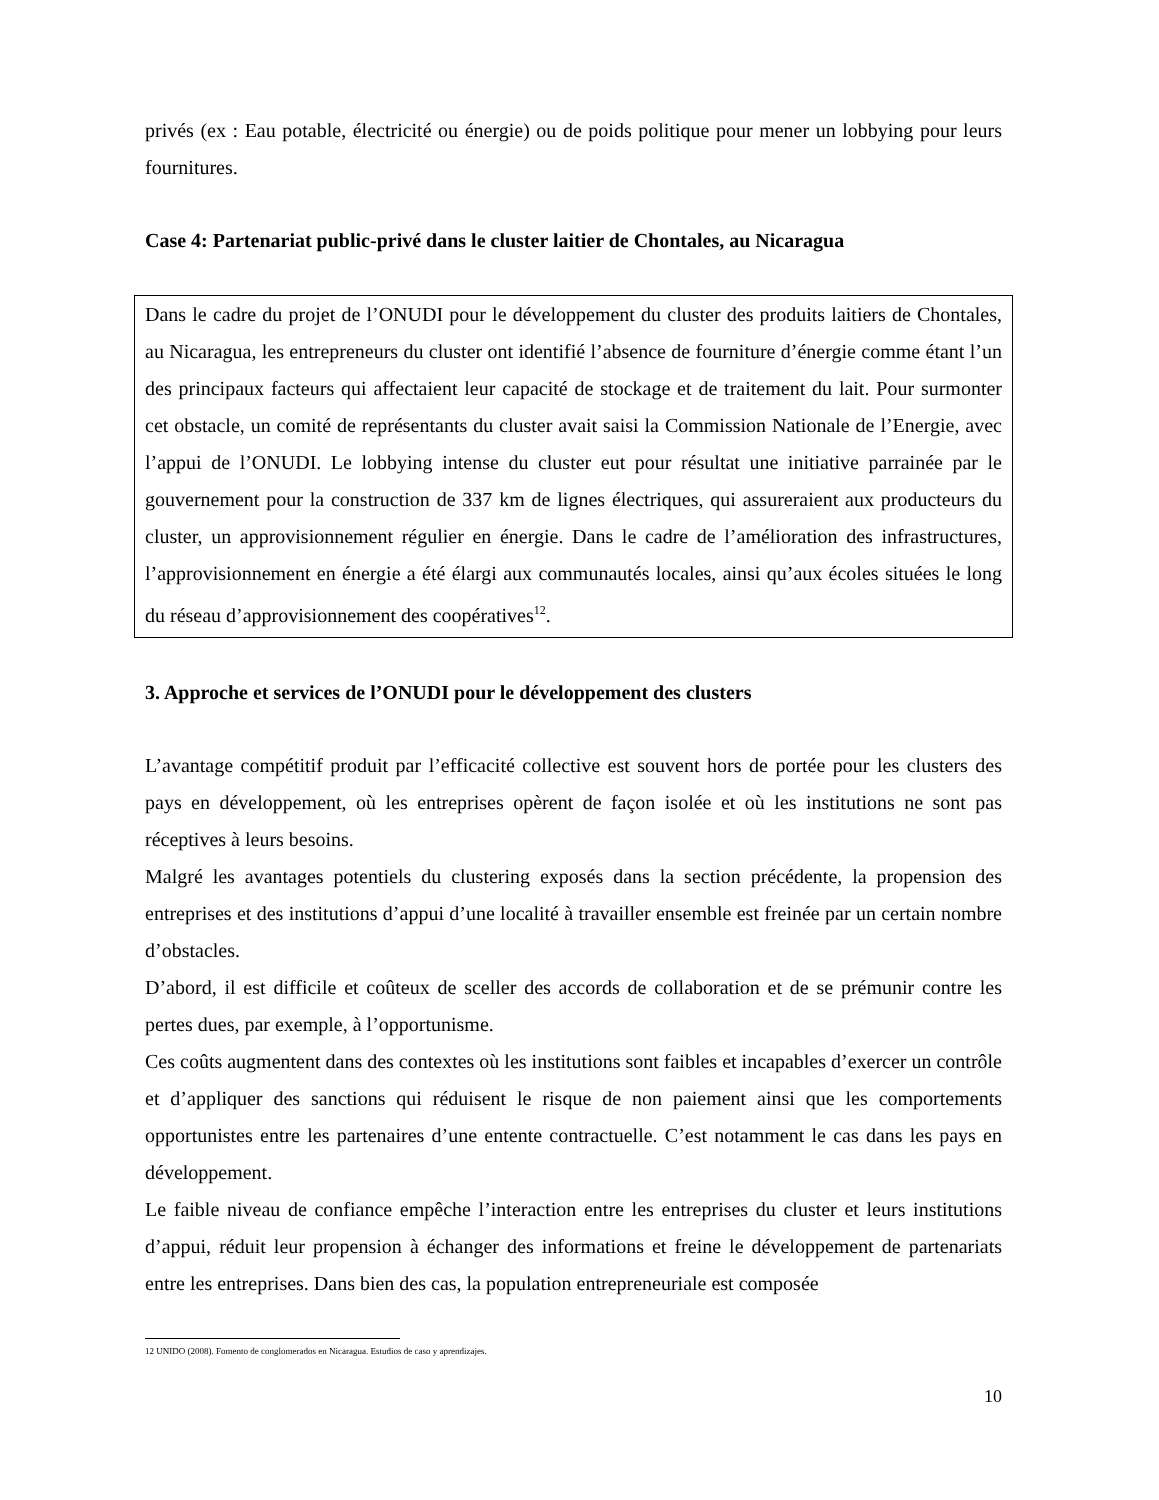privés (ex : Eau potable, électricité ou énergie) ou de poids politique pour mener un lobbying pour leurs fournitures.
Case 4: Partenariat public-privé dans le cluster laitier de Chontales, au Nicaragua
Dans le cadre du projet de l’ONUDI pour le développement du cluster des produits laitiers de Chontales, au Nicaragua, les entrepreneurs du cluster ont identifié l’absence de fourniture d’énergie comme étant l’un des principaux facteurs qui affectaient leur capacité de stockage et de traitement du lait. Pour surmonter cet obstacle, un comité de représentants du cluster avait saisi la Commission Nationale de l’Energie, avec l’appui de l’ONUDI. Le lobbying intense du cluster eut pour résultat une initiative parrainée par le gouvernement pour la construction de 337 km de lignes électriques, qui assureraient aux producteurs du cluster, un approvisionnement régulier en énergie. Dans le cadre de l’amélioration des infrastructures, l’approvisionnement en énergie a été élargi aux communautés locales, ainsi qu’aux écoles situées le long du réseau d’approvisionnement des coopératives<sup>12</sup>.
3. Approche et services de l’ONUDI pour le développement des clusters
L’avantage compétitif produit par l’efficacité collective est souvent hors de portée pour les clusters des pays en développement, où les entreprises opèrent de façon isolée et où les institutions ne sont pas réceptives à leurs besoins.
Malgré les avantages potentiels du clustering exposés dans la section précédente, la propension des entreprises et des institutions d’appui d’une localité à travailler ensemble est freinée par un certain nombre d’obstacles.
D’abord, il est difficile et coûteux de sceller des accords de collaboration et de se prémunir contre les pertes dues, par exemple, à l’opportunisme.
Ces coûts augmentent dans des contextes où les institutions sont faibles et incapables d’exercer un contrôle et d’appliquer des sanctions qui réduisent le risque de non paiement ainsi que les comportements opportunistes entre les partenaires d’une entente contractuelle. C’est notamment le cas dans les pays en développement.
Le faible niveau de confiance empêche l’interaction entre les entreprises du cluster et leurs institutions d’appui, réduit leur propension à échanger des informations et freine le développement de partenariats entre les entreprises. Dans bien des cas, la population entrepreneuriale est composée
12 UNIDO (2008). Fomento de conglomerados en Nicaragua. Estudios de caso y aprendizajes.
10